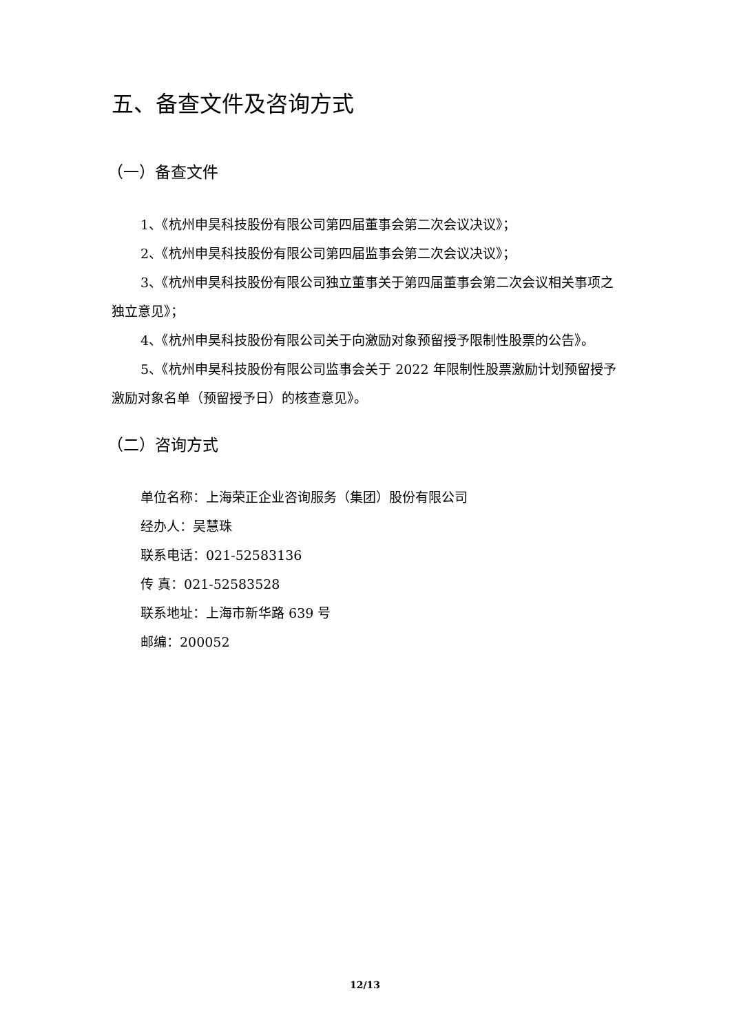五、备查文件及咨询方式
（一）备查文件
1、《杭州申昊科技股份有限公司第四届董事会第二次会议决议》；
2、《杭州申昊科技股份有限公司第四届监事会第二次会议决议》；
3、《杭州申昊科技股份有限公司独立董事关于第四届董事会第二次会议相关事项之独立意见》；
4、《杭州申昊科技股份有限公司关于向激励对象预留授予限制性股票的公告》。
5、《杭州申昊科技股份有限公司监事会关于 2022 年限制性股票激励计划预留授予激励对象名单（预留授予日）的核查意见》。
（二）咨询方式
单位名称：上海荣正企业咨询服务（集团）股份有限公司
经办人：吴慧珠
联系电话：021-52583136
传 真：021-52583528
联系地址：上海市新华路 639 号
邮编：200052
12/13